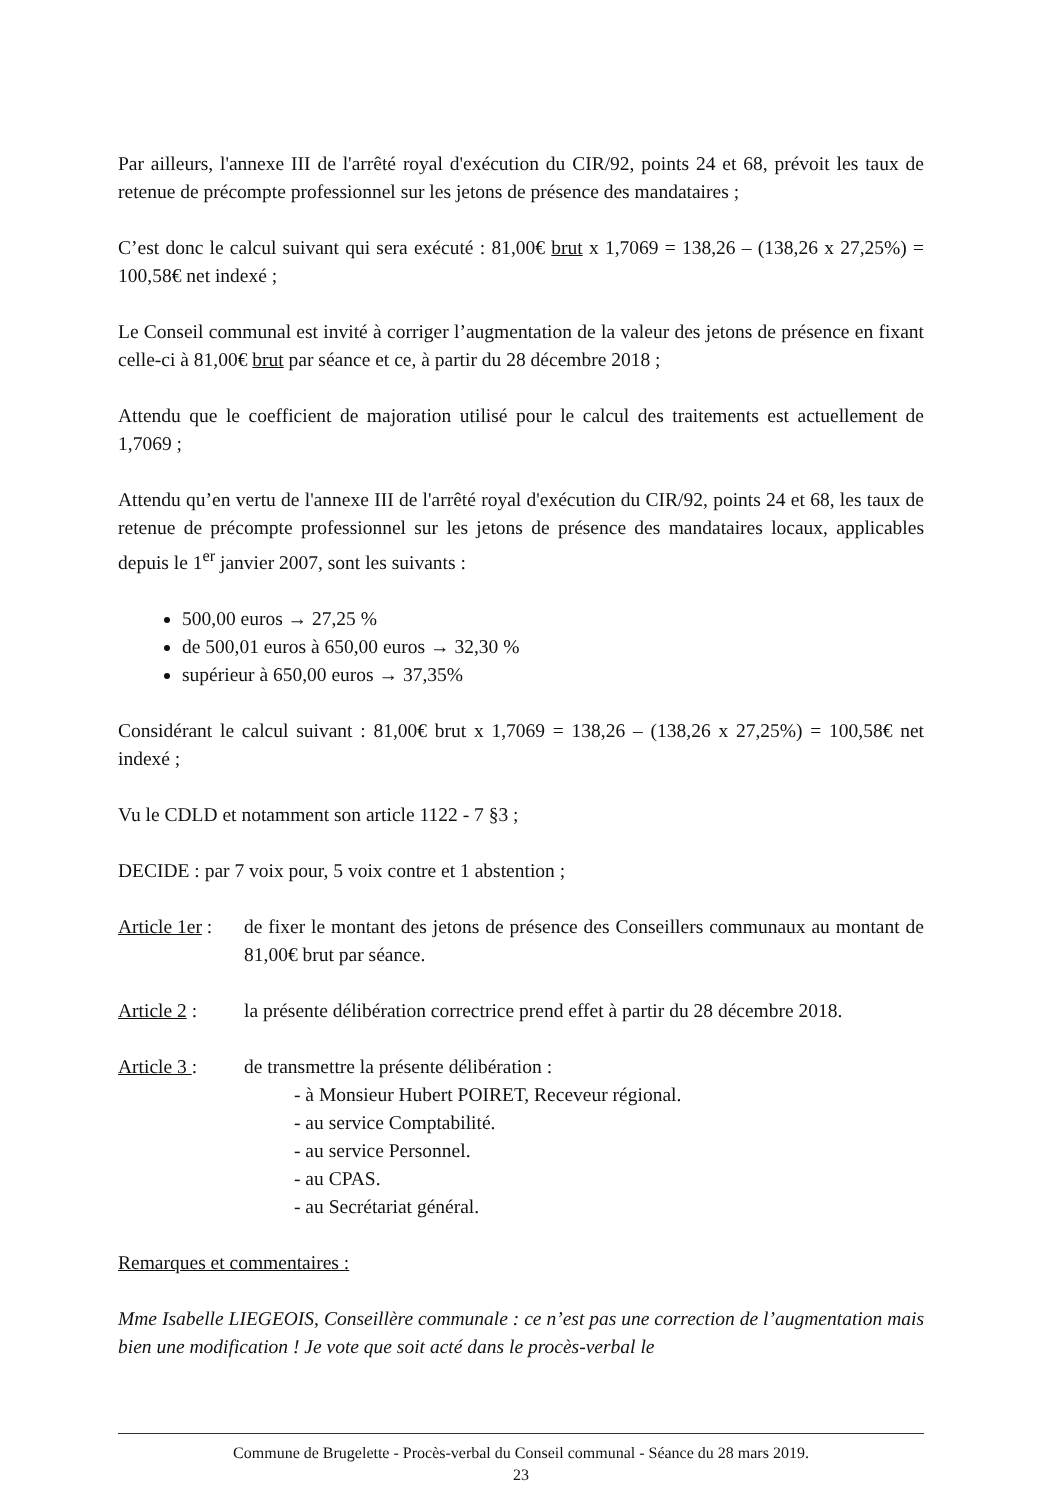Par ailleurs, l'annexe III de l'arrêté royal d'exécution du CIR/92, points 24 et 68, prévoit les taux de retenue de précompte professionnel sur les jetons de présence des mandataires ;
C’est donc le calcul suivant qui sera exécuté : 81,00€ brut x 1,7069 = 138,26 – (138,26 x 27,25%) = 100,58€ net indexé ;
Le Conseil communal est invité à corriger l’augmentation de la valeur des jetons de présence en fixant celle-ci à 81,00€ brut par séance et ce, à partir du 28 décembre 2018 ;
Attendu que le coefficient de majoration utilisé pour le calcul des traitements est actuellement de 1,7069 ;
Attendu qu’en vertu de l'annexe III de l'arrêté royal d'exécution du CIR/92, points 24 et 68, les taux de retenue de précompte professionnel sur les jetons de présence des mandataires locaux, applicables depuis le 1<sup>er</sup> janvier 2007, sont les suivants :
500,00 euros → 27,25 %
de 500,01 euros à 650,00 euros → 32,30 %
supérieur à 650,00 euros → 37,35%
Considérant le calcul suivant : 81,00€ brut x 1,7069 = 138,26 – (138,26 x 27,25%) = 100,58€ net indexé ;
Vu le CDLD et notamment son article 1122 - 7 §3 ;
DECIDE : par 7 voix pour, 5 voix contre et 1 abstention ;
Article 1er :
de fixer le montant des jetons de présence des Conseillers communaux au montant de 81,00€ brut par séance.
Article 2 :
la présente délibération correctrice prend effet à partir du 28 décembre 2018.
Article 3 :
de transmettre la présente délibération :
- à Monsieur Hubert POIRET, Receveur régional.
- au service Comptabilité.
- au service Personnel.
- au CPAS.
- au Secrétariat général.
Remarques et commentaires :
Mme Isabelle LIEGEOIS, Conseillère communale : ce n’est pas une correction de l’augmentation mais bien une modification ! Je vote que soit acté dans le procès-verbal le
Commune de Brugelette - Procès-verbal du Conseil communal - Séance du 28 mars 2019.
23